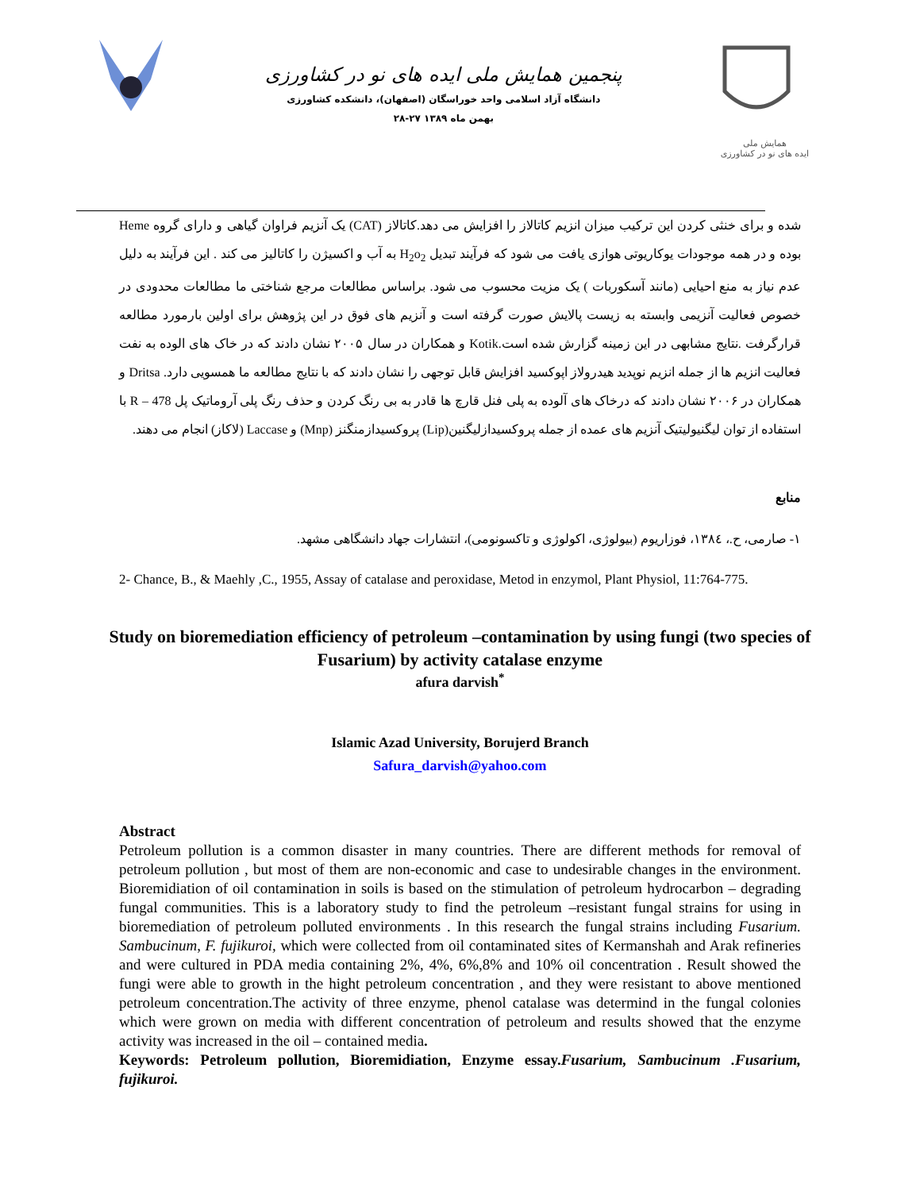پنجمین همایش ملی ایده های نو در کشاورزی
دانشگاه آزاد اسلامی واحد خوراسگان (اصفهان)، دانشکده کشاورزی
۲۸-۲۷ بهمن ماه ۱۳۸۹
همایش ملی
ایده های نو در کشاورزی
شده و برای خنثی کردن این ترکیب میزان انزیم کاتالاز را افزایش می دهد.کاتالاز (CAT) یک آنزیم فراوان گیاهی و دارای گروه Heme بوده و در همه موجودات یوکاریوتی هوازی یافت می شود که فرآیند تبدیل H<sub>2</sub>o<sub>2</sub> به آب و اکسیژن را کاتالیز می کند . این فرآیند به دلیل عدم نیاز به منع احیایی (مانند آسکوربات ) یک مزیت محسوب می شود. براساس مطالعات مرجع شناختی ما مطالعات محدودی در خصوص فعالیت آنزیمی وابسته به زیست پالایش صورت گرفته است و آنزیم های فوق در این پژوهش برای اولین بارمورد مطالعه قرارگرفت .نتایج مشابهی در این زمینه گزارش شده است.Kotik و همکاران در سال ۲۰۰۵ نشان دادند که در خاک های الوده به نفت فعالیت انزیم ها از جمله انزیم نوپدید هیدرولاز اپوکسید افزایش قابل توجهی را نشان دادند که با نتایج مطالعه ما همسویی دارد. Dritsa و همکاران در ۲۰۰۶ نشان دادند که درخاک های آلوده به پلی فنل قارچ ها قادر به بی رنگ کردن و حذف رنگ پلی آروماتیک پل R – 478 با استفاده از توان لیگنیولیتیک آنزیم های عمده از جمله پروکسیدازلیگنین(Lip) پروکسیدازمنگنز (Mnp) و Laccase (لاکاز) انجام می دهند.
منابع
۱- صارمی، ح.، ۱۳۸٤، فوزاریوم (بیولوژی، اکولوژی و تاکسونومی)، انتشارات جهاد دانشگاهی مشهد.
2- Chance, B., & Maehly ,C., 1955, Assay of catalase and peroxidase, Metod in enzymol, Plant Physiol, 11:764-775.
Study on bioremediation efficiency of petroleum –contamination by using fungi (two species of Fusarium) by activity catalase enzyme
afura darvish<sup>*</sup>
Islamic Azad University, Borujerd Branch
Safura_darvish@yahoo.com
Abstract
Petroleum pollution is a common disaster in many countries. There are different methods for removal of petroleum pollution , but most of them are non-economic and case to undesirable changes in the environment. Bioremidiation of oil contamination in soils is based on the stimulation of petroleum hydrocarbon – degrading fungal communities. This is a laboratory study to find the petroleum –resistant fungal strains for using in bioremediation of petroleum polluted environments . In this research the fungal strains including Fusarium. Sambucinum, F. fujikuroi, which were collected from oil contaminated sites of Kermanshah and Arak refineries and were cultured in PDA media containing 2%, 4%, 6%,8% and 10% oil concentration . Result showed the fungi were able to growth in the hight petroleum concentration , and they were resistant to above mentioned petroleum concentration.The activity of three enzyme, phenol catalase was determind in the fungal colonies which were grown on media with different concentration of petroleum and results showed that the enzyme activity was increased in the oil – contained media.
Keywords: Petroleum pollution, Bioremidiation, Enzyme essay.Fusarium, Sambucinum .Fusarium, fujikuroi.